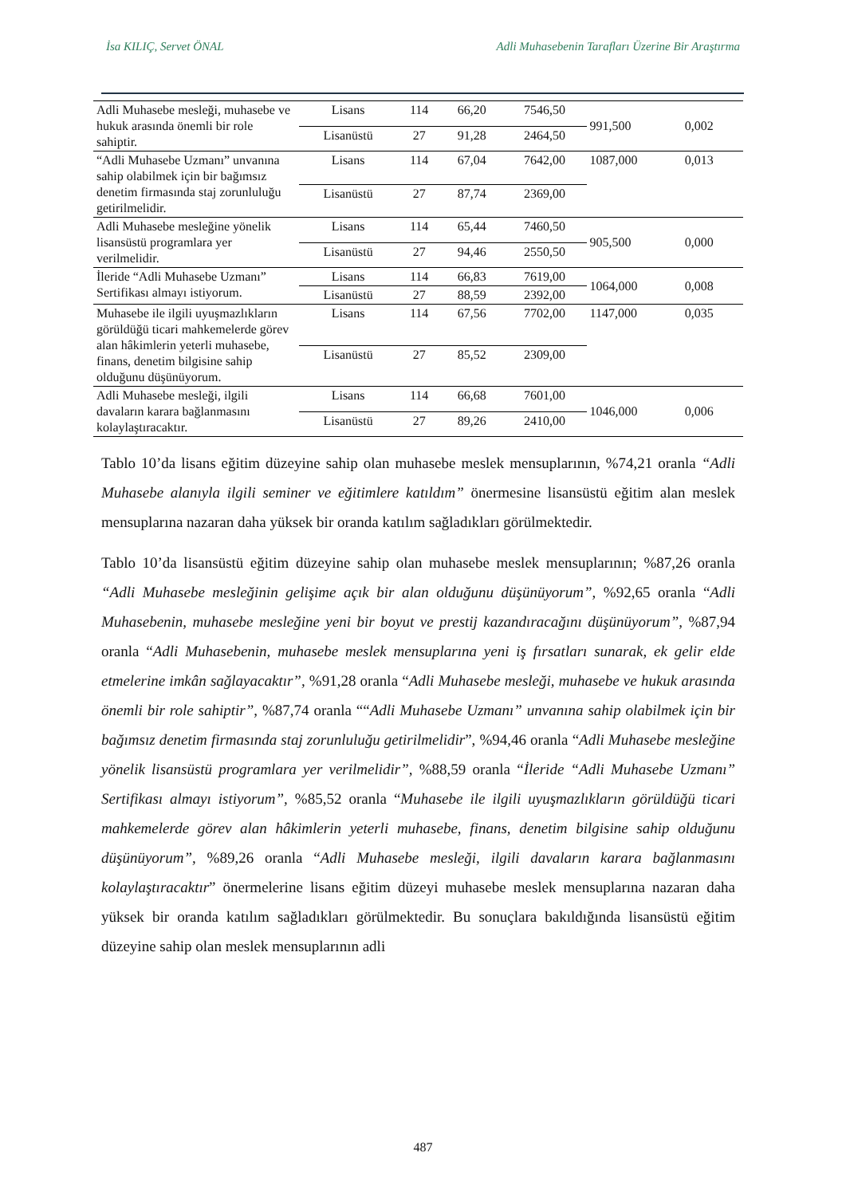İsa KILIÇ, Servet ÖNAL Adli Muhasebenin Tarafları Üzerine Bir Araştırma
| Adli Muhasebe mesleği, muhasebe ve hukuk arasında önemli bir role sahiptir. | Lisans | 114 | 66,20 | 7546,50 | 991,500 | 0,002 |
| | Lisanüstü | 27 | 91,28 | 2464,50 | | |
| “Adli Muhasebe Uzmanı” unvanına sahip olabilmek için bir bağımsız denetim firmasında staj zorunluluğu getirilmelidir. | Lisans | 114 | 67,04 | 7642,00 | 1087,000 | 0,013 |
| | Lisanüstü | 27 | 87,74 | 2369,00 | | |
| Adli Muhasebe mesleğine yönelik lisansüstü programlara yer verilmelidir. | Lisans | 114 | 65,44 | 7460,50 | 905,500 | 0,000 |
| | Lisanüstü | 27 | 94,46 | 2550,50 | | |
| İleride “Adli Muhasebe Uzmanı” Sertifikası almayı istiyorum. | Lisans | 114 | 66,83 | 7619,00 | 1064,000 | 0,008 |
| | Lisanüstü | 27 | 88,59 | 2392,00 | | |
| Muhasebe ile ilgili uyuşmazlıkların görüldüğü ticari mahkemelerde görev alan hâkimlerin yeterli muhasebe, finans, denetim bilgisine sahip olduğunu düşünüyorum. | Lisans | 114 | 67,56 | 7702,00 | 1147,000 | 0,035 |
| | Lisanüstü | 27 | 85,52 | 2309,00 | | |
| Adli Muhasebe mesleği, ilgili davaların karara bağlanmasını kolaylaştıracaktır. | Lisans | 114 | 66,68 | 7601,00 | 1046,000 | 0,006 |
| | Lisanüstü | 27 | 89,26 | 2410,00 | | |
Tablo 10’da lisans eğitim düzeyine sahip olan muhasebe meslek mensuplarının, %74,21 oranla “Adli Muhasebe alanıyla ilgili seminer ve eğitimlere katıldım” önermesine lisansüstü eğitim alan meslek mensuplarına nazaran daha yüksek bir oranda katılım sağladıkları görülmektedir.
Tablo 10’da lisansüstü eğitim düzeyine sahip olan muhasebe meslek mensuplarının; %87,26 oranla “Adli Muhasebe mesleğinin gelişime açık bir alan olduğunu düşünüyorum”, %92,65 oranla “Adli Muhasebenin, muhasebe mesleğine yeni bir boyut ve prestij kazandıracağını düşünüyorum”, %87,94 oranla “Adli Muhasebenin, muhasebe meslek mensuplarına yeni iş fırsatları sunarak, ek gelir elde etmelerine imkân sağlayacaktır”, %91,28 oranla “Adli Muhasebe mesleği, muhasebe ve hukuk arasında önemli bir role sahiptir”, %87,74 oranla ““Adli Muhasebe Uzmanı” unvanına sahip olabilmek için bir bağımsız denetim firmasında staj zorunluluğu getirilmelidir”, %94,46 oranla “Adli Muhasebe mesleğine yönelik lisansüstü programlara yer verilmelidir”, %88,59 oranla “İleride “Adli Muhasebe Uzmanı” Sertifikası almayı istiyorum”, %85,52 oranla “Muhasebe ile ilgili uyuşmazlıkların görüldüğü ticari mahkemelerde görev alan hâkimlerin yeterli muhasebe, finans, denetim bilgisine sahip olduğunu düşünüyorum”, %89,26 oranla “Adli Muhasebe mesleği, ilgili davaların karara bağlanmasını kolaylaştıracaktır” önermelerine lisans eğitim düzeyi muhasebe meslek mensuplarına nazaran daha yüksek bir oranda katılım sağladıkları görülmektedir. Bu sonuçlara bakıldığında lisansüstü eğitim düzeyine sahip olan meslek mensuplarının adli
487